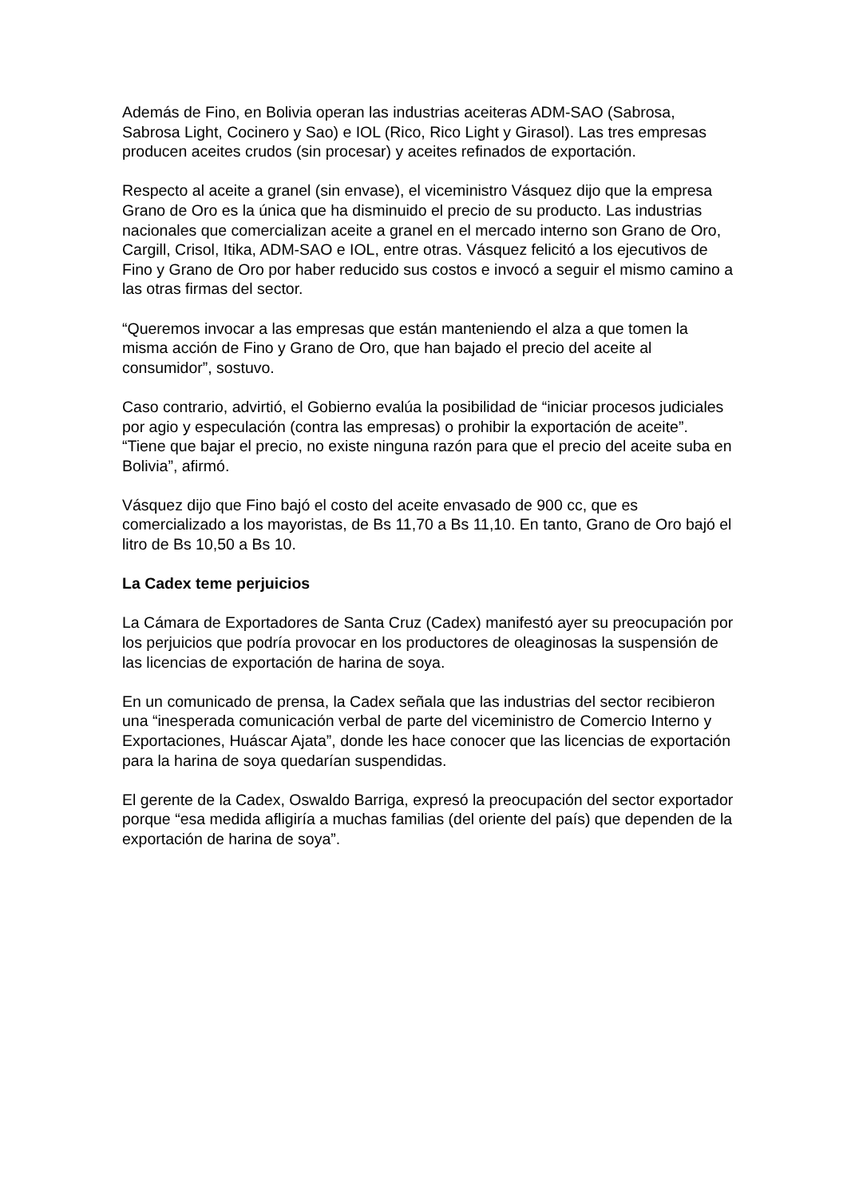Además de Fino, en Bolivia operan las industrias aceiteras ADM-SAO (Sabrosa, Sabrosa Light, Cocinero y Sao) e IOL (Rico, Rico Light y Girasol). Las tres empresas producen aceites crudos (sin procesar) y aceites refinados de exportación.
Respecto al aceite a granel (sin envase), el viceministro Vásquez dijo que la empresa Grano de Oro es la única que ha disminuido el precio de su producto. Las industrias nacionales que comercializan aceite a granel en el mercado interno son Grano de Oro, Cargill, Crisol, Itika, ADM-SAO e IOL, entre otras. Vásquez felicitó a los ejecutivos de Fino y Grano de Oro por haber reducido sus costos e invocó a seguir el mismo camino a las otras firmas del sector.
“Queremos invocar a las empresas que están manteniendo el alza a que tomen la misma acción de Fino y Grano de Oro, que han bajado el precio del aceite al consumidor”, sostuvo.
Caso contrario, advirtió, el Gobierno evalúa la posibilidad de “iniciar procesos judiciales por agio y especulación (contra las empresas) o prohibir la exportación de aceite”. “Tiene que bajar el precio, no existe ninguna razón para que el precio del aceite suba en Bolivia”, afirmó.
Vásquez dijo que Fino bajó el costo del aceite envasado de 900 cc, que es comercializado a los mayoristas, de Bs 11,70 a Bs 11,10. En tanto, Grano de Oro bajó el litro de Bs 10,50 a Bs 10.
La Cadex teme perjuicios
La Cámara de Exportadores de Santa Cruz (Cadex) manifestó ayer su preocupación por los perjuicios que podría provocar en los productores de oleaginosas la suspensión de las licencias de exportación de harina de soya.
En un comunicado de prensa, la Cadex señala que las industrias del sector recibieron una “inesperada comunicación verbal de parte del viceministro de Comercio Interno y Exportaciones, Huáscar Ajata”, donde les hace conocer que las licencias de exportación para la harina de soya quedarían suspendidas.
El gerente de la Cadex, Oswaldo Barriga, expresó la preocupación del sector exportador porque “esa medida afligiría a muchas familias (del oriente del país) que dependen de la exportación de harina de soya”.